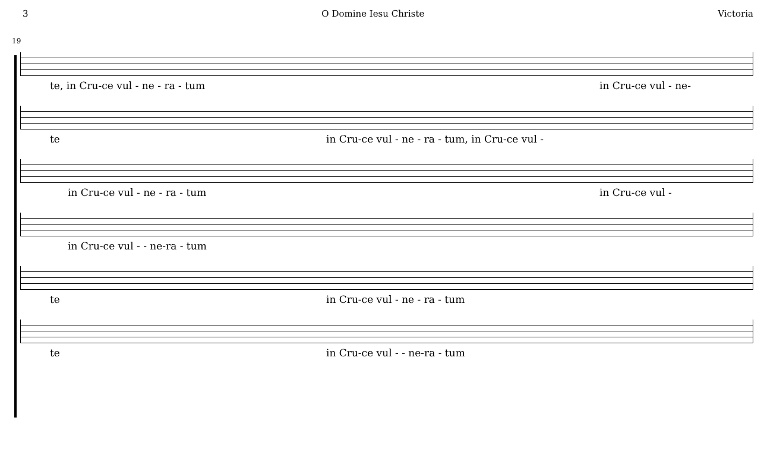3 O Domine Iesu Christe Victoria
19
te, in Cru-ce vul - ne - ra - tum in Cru-ce vul - ne-
te in Cru-ce vul - ne - ra - tum, in Cru-ce vul -
in Cru-ce vul - ne - ra - tum in Cru-ce vul -
in Cru-ce vul - - ne-ra - tum
te in Cru-ce vul - ne - ra - tum
te in Cru-ce vul - - ne-ra - tum